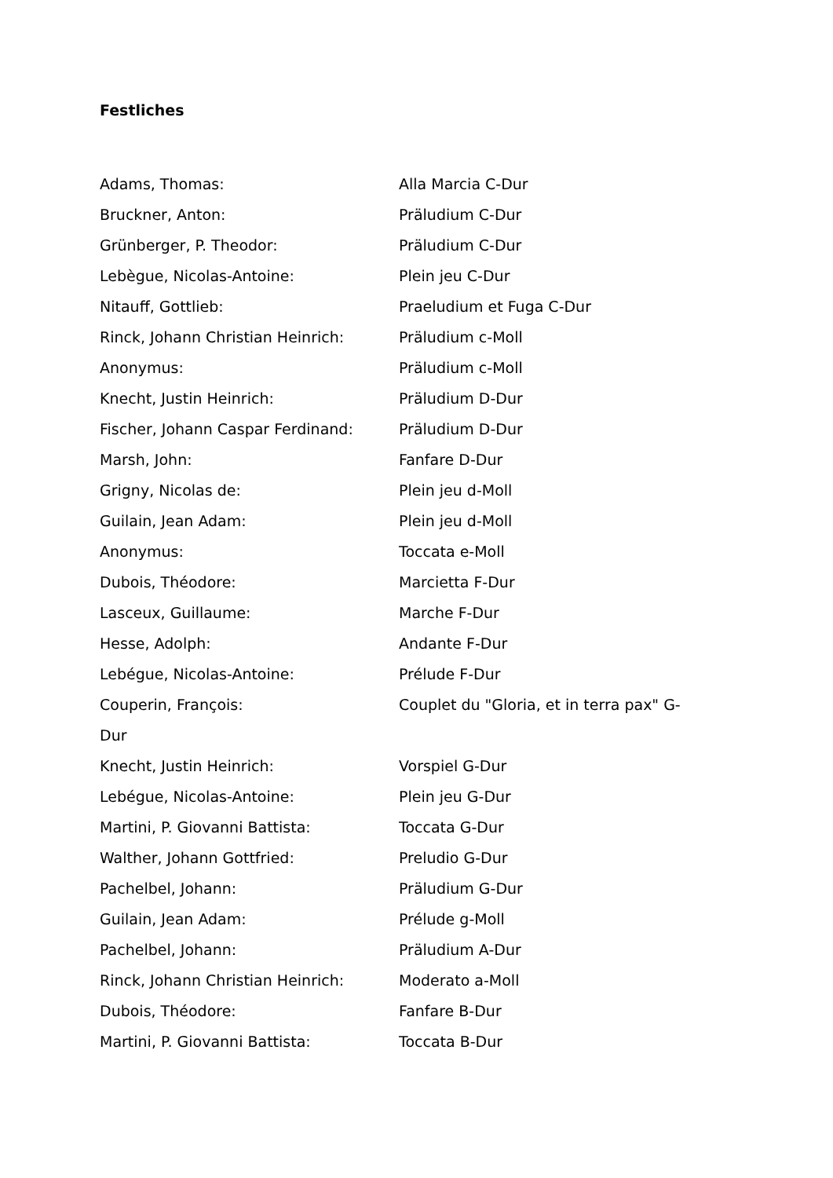Festliches
Adams, Thomas: Alla Marcia C-Dur
Bruckner, Anton: Präludium C-Dur
Grünberger, P. Theodor: Präludium C-Dur
Lebègue, Nicolas-Antoine: Plein jeu C-Dur
Nitauff, Gottlieb: Praeludium et Fuga C-Dur
Rinck, Johann Christian Heinrich: Präludium c-Moll
Anonymus: Präludium c-Moll
Knecht, Justin Heinrich: Präludium D-Dur
Fischer, Johann Caspar Ferdinand: Präludium D-Dur
Marsh, John: Fanfare D-Dur
Grigny, Nicolas de: Plein jeu d-Moll
Guilain, Jean Adam: Plein jeu d-Moll
Anonymus: Toccata e-Moll
Dubois, Théodore: Marcietta F-Dur
Lasceux, Guillaume: Marche F-Dur
Hesse, Adolph: Andante F-Dur
Lebégue, Nicolas-Antoine: Prélude F-Dur
Couperin, François: Couplet du "Gloria, et in terra pax" G-
Dur
Knecht, Justin Heinrich: Vorspiel G-Dur
Lebégue, Nicolas-Antoine: Plein jeu G-Dur
Martini, P. Giovanni Battista: Toccata G-Dur
Walther, Johann Gottfried: Preludio G-Dur
Pachelbel, Johann: Präludium G-Dur
Guilain, Jean Adam: Prélude g-Moll
Pachelbel, Johann: Präludium A-Dur
Rinck, Johann Christian Heinrich: Moderato a-Moll
Dubois, Théodore: Fanfare B-Dur
Martini, P. Giovanni Battista: Toccata B-Dur